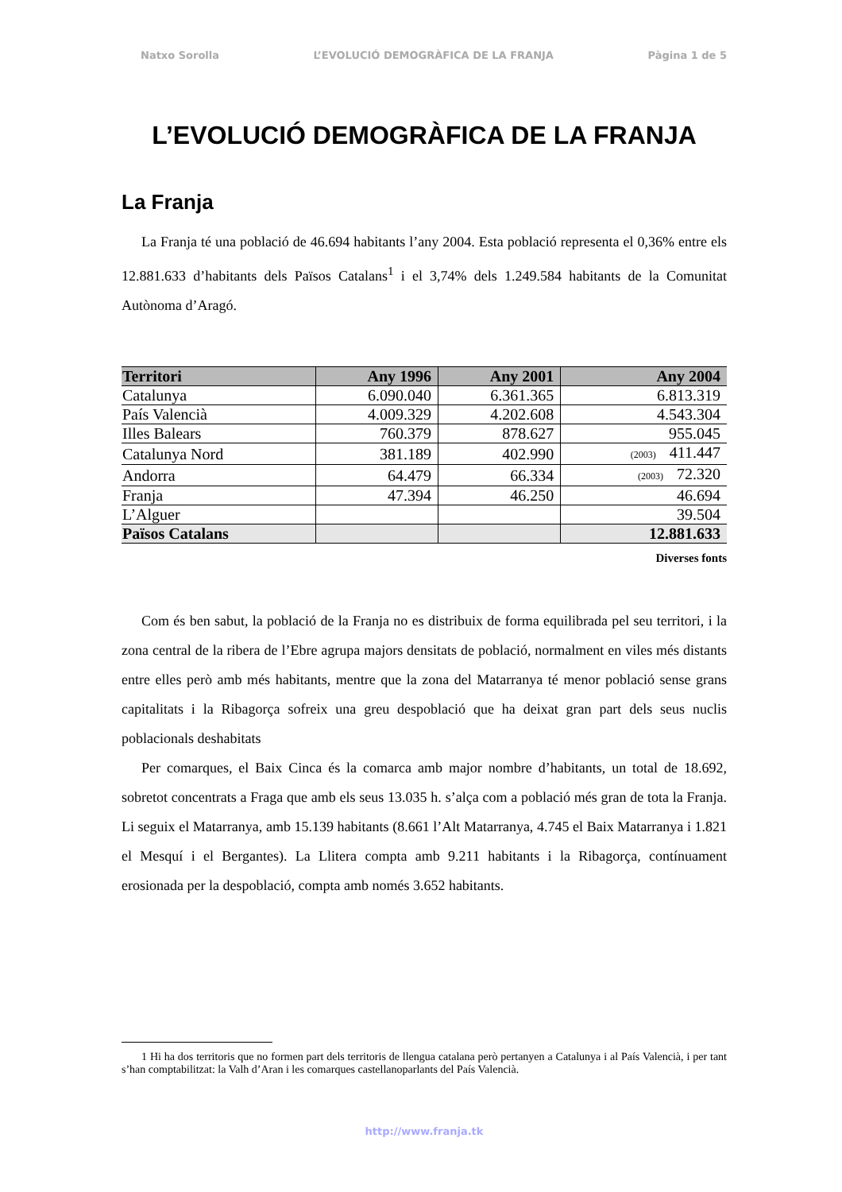Natxo Sorolla L’EVOLUCIÓ DEMOGRÀFICA DE LA FRANJA Pàgina 1 de 5
L’EVOLUCIÓ DEMOGRÀFICA DE LA FRANJA
La Franja
La Franja té una població de 46.694 habitants l’any 2004. Esta població representa el 0,36% entre els 12.881.633 d’habitants dels Països Catalans<sup>1</sup> i el 3,74% dels 1.249.584 habitants de la Comunitat Autònoma d’Aragó.
| Territori | Any 1996 | Any 2001 | Any 2004 |
| --- | --- | --- | --- |
| Catalunya | 6.090.040 | 6.361.365 | 6.813.319 |
| País Valencià | 4.009.329 | 4.202.608 | 4.543.304 |
| Illes Balears | 760.379 | 878.627 | 955.045 |
| Catalunya Nord | 381.189 | 402.990 | (2003) 411.447 |
| Andorra | 64.479 | 66.334 | (2003) 72.320 |
| Franja | 47.394 | 46.250 | 46.694 |
| L’Alguer | | | 39.504 |
| Països Catalans | | | 12.881.633 |
Diverses fonts
Com és ben sabut, la població de la Franja no es distribuix de forma equilibrada pel seu territori, i la zona central de la ribera de l’Ebre agrupa majors densitats de població, normalment en viles més distants entre elles però amb més habitants, mentre que la zona del Matarranya té menor població sense grans capitalitats i la Ribagorça sofreix una greu despoblació que ha deixat gran part dels seus nuclis poblacionals deshabitats
Per comarques, el Baix Cinca és la comarca amb major nombre d’habitants, un total de 18.692, sobretot concentrats a Fraga que amb els seus 13.035 h. s’alça com a població més gran de tota la Franja. Li seguix el Matarranya, amb 15.139 habitants (8.661 l’Alt Matarranya, 4.745 el Baix Matarranya i 1.821 el Mesquí i el Bergantes). La Llitera compta amb 9.211 habitants i la Ribagorça, contínuament erosionada per la despoblació, compta amb només 3.652 habitants.
1 Hi ha dos territoris que no formen part dels territoris de llengua catalana però pertanyen a Catalunya i al País Valencià, i per tant s’han comptabilitzat: la Valh d’Aran i les comarques castellanoparlants del País Valencià.
http://www.franja.tk